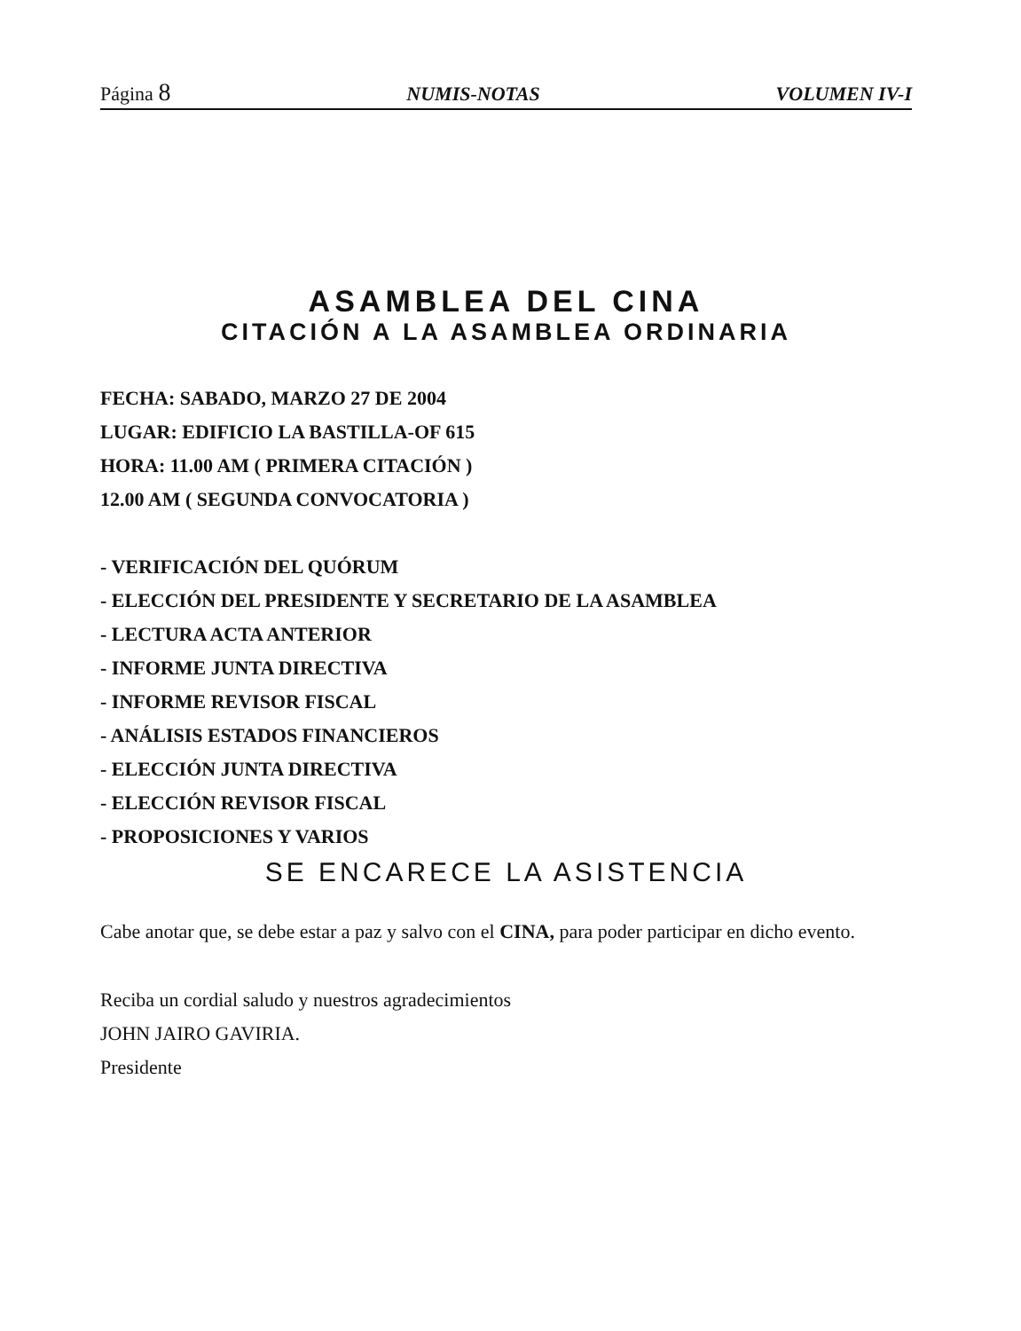Página 8 NUMIS-NOTAS VOLUMEN IV-I
ASAMBLEA DEL CINA
CITACIÓN A LA ASAMBLEA ORDINARIA
FECHA: SABADO, MARZO 27 DE 2004
LUGAR: EDIFICIO LA BASTILLA-OF 615
HORA: 11.00 AM ( PRIMERA CITACIÓN )
12.00 AM ( SEGUNDA CONVOCATORIA )
- VERIFICACIÓN DEL QUÓRUM
- ELECCIÓN DEL PRESIDENTE Y SECRETARIO DE LA ASAMBLEA
- LECTURA ACTA ANTERIOR
- INFORME JUNTA DIRECTIVA
- INFORME REVISOR FISCAL
- ANÁLISIS ESTADOS FINANCIEROS
- ELECCIÓN JUNTA DIRECTIVA
- ELECCIÓN REVISOR FISCAL
- PROPOSICIONES Y VARIOS
SE ENCARECE LA ASISTENCIA
Cabe anotar que, se debe estar a paz y salvo con el CINA, para poder participar en dicho evento.
Reciba un cordial saludo y nuestros agradecimientos
JOHN JAIRO GAVIRIA.
Presidente